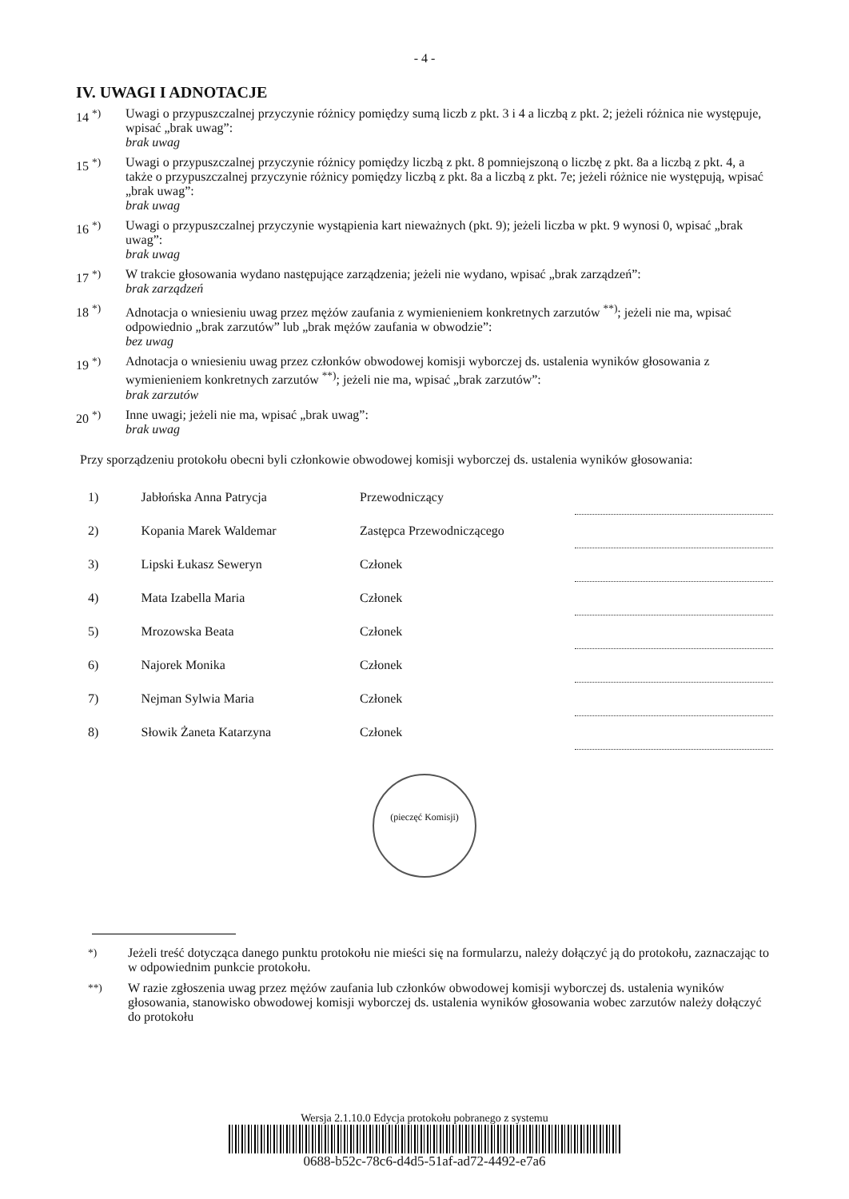- 4 -
IV. UWAGI I ADNOTACJE
14 <sup>*)</sup> Uwagi o przypuszczalnej przyczynie różnicy pomiędzy sumą liczb z pkt. 3 i 4 a liczbą z pkt. 2; jeżeli różnica nie występuje, wpisać „brak uwag”:
brak uwag
15 <sup>*)</sup> Uwagi o przypuszczalnej przyczynie różnicy pomiędzy liczbą z pkt. 8 pomniejszoną o liczbę z pkt. 8a a liczbą z pkt. 4, a także o przypuszczalnej przyczynie różnicy pomiędzy liczbą z pkt. 8a a liczbą z pkt. 7e; jeżeli różnice nie występują, wpisać „brak uwag”:
brak uwag
16 <sup>*)</sup> Uwagi o przypuszczalnej przyczynie wystąpienia kart nieważnych (pkt. 9); jeżeli liczba w pkt. 9 wynosi 0, wpisać „brak uwag”:
brak uwag
17 <sup>*)</sup> W trakcie głosowania wydano następujące zarządzenia; jeżeli nie wydano, wpisać „brak zarządzeń”:
brak zarządzeń
18 <sup>*)</sup> Adnotacja o wniesieniu uwag przez mężów zaufania z wymienieniem konkretnych zarzutów <sup>**)</sup>; jeżeli nie ma, wpisać odpowiednio „brak zarzutów” lub „brak mężów zaufania w obwodzie”:
bez uwag
19 <sup>*)</sup> Adnotacja o wniesieniu uwag przez członków obwodowej komisji wyborczej ds. ustalenia wyników głosowania z wymienieniem konkretnych zarzutów <sup>**)</sup>; jeżeli nie ma, wpisać „brak zarzutów”:
brak zarzutów
20 <sup>*)</sup> Inne uwagi; jeżeli nie ma, wpisać „brak uwag”:
brak uwag
Przy sporządzeniu protokołu obecni byli członkowie obwodowej komisji wyborczej ds. ustalenia wyników głosowania:
| 1) | Jabłońska Anna Patrycja | Przewodniczący | |
| 2) | Kopania Marek Waldemar | Zastępca Przewodniczącego | |
| 3) | Lipski Łukasz Seweryn | Członek | |
| 4) | Mata Izabella Maria | Członek | |
| 5) | Mrozowska Beata | Członek | |
| 6) | Najorek Monika | Członek | |
| 7) | Nejman Sylwia Maria | Członek | |
| 8) | Słowik Żaneta Katarzyna | Członek | |
(pieczęć Komisji)
<sup>*)</sup> Jeżeli treść dotycząca danego punktu protokołu nie mieści się na formularzu, należy dołączyć ją do protokołu, zaznaczając to w odpowiednim punkcie protokołu.
<sup>**)</sup> W razie zgłoszenia uwag przez mężów zaufania lub członków obwodowej komisji wyborczej ds. ustalenia wyników głosowania, stanowisko obwodowej komisji wyborczej ds. ustalenia wyników głosowania wobec zarzutów należy dołączyć do protokołu
Wersja 2.1.10.0 Edycja protokołu pobranego z systemu
0688-b52c-78c6-d4d5-51af-ad72-4492-e7a6